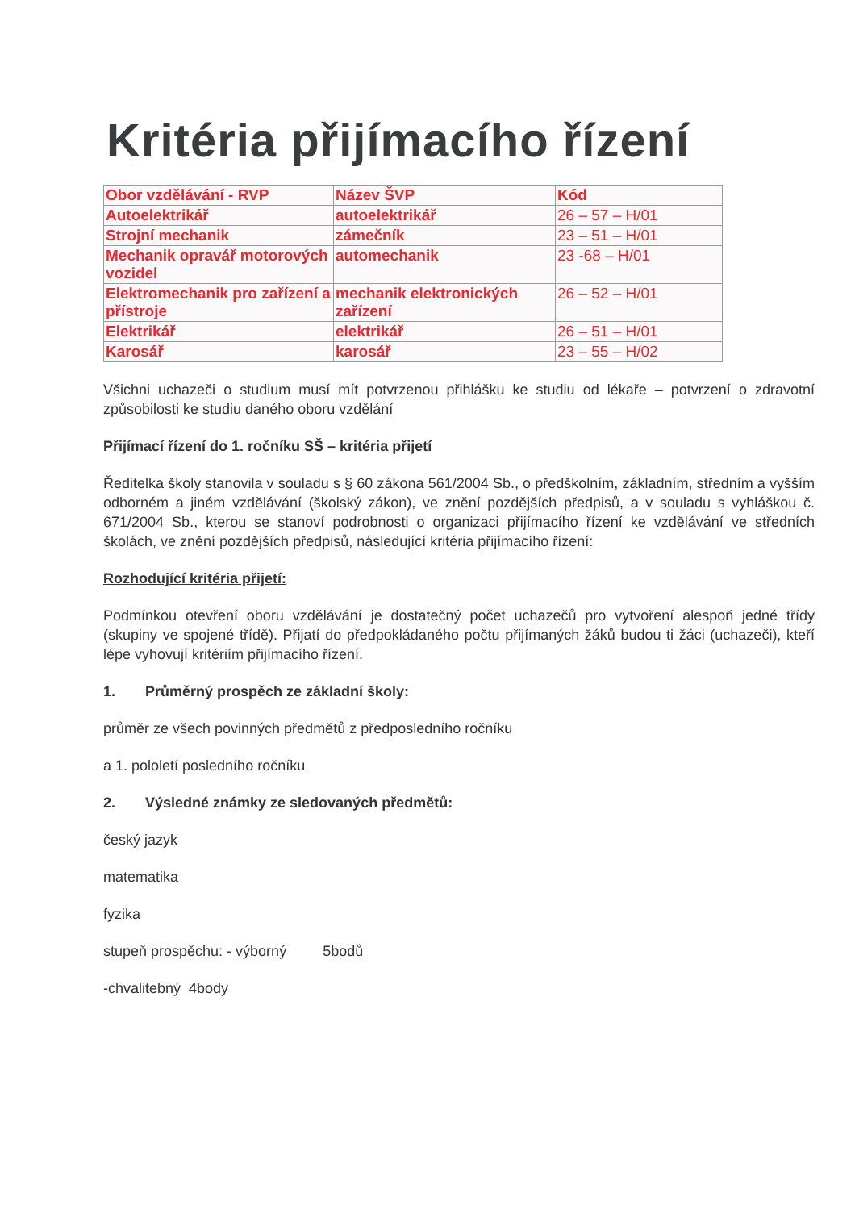Kritéria přijímacího řízení
| Obor vzdělávání - RVP | Název ŠVP | Kód |
| Autoelektrikář | autoelektrikář | 26 – 57 – H/01 |
| Strojní mechanik | zámečník | 23 – 51 – H/01 |
| Mechanik opravář motorových vozidel | automechanik | 23 -68 – H/01 |
| Elektromechanik pro zařízení a přístroje | mechanik elektronických zařízení | 26 – 52 – H/01 |
| Elektrikář | elektrikář | 26 – 51 – H/01 |
| Karosář | karosář | 23 – 55 – H/02 |
Všichni uchazeči o studium musí mít potvrzenou přihlášku ke studiu od lékaře – potvrzení o zdravotní způsobilosti ke studiu daného oboru vzdělání
Přijímací řízení do 1. ročníku SŠ – kritéria přijetí
Ředitelka školy stanovila v souladu s § 60 zákona 561/2004 Sb., o předškolním, základním, středním a vyšším odborném a jiném vzdělávání (školský zákon), ve znění pozdějších předpisů, a v souladu s vyhláškou č. 671/2004 Sb., kterou se stanoví podrobnosti o organizaci přijímacího řízení ke vzdělávání ve středních školách, ve znění pozdějších předpisů, následující kritéria přijímacího řízení:
Rozhodující kritéria přijetí:
Podmínkou otevření oboru vzdělávání je dostatečný počet uchazečů pro vytvoření alespoň jedné třídy (skupiny ve spojené třídě). Přijatí do předpokládaného počtu přijímaných žáků budou ti žáci (uchazeči), kteří lépe vyhovují kritériím přijímacího řízení.
1. Průměrný prospěch ze základní školy:
průměr ze všech povinných předmětů z předposledního ročníku
a 1. pololetí posledního ročníku
2. Výsledné známky ze sledovaných předmětů:
český jazyk
matematika
fyzika
stupeň prospěchu: - výborný 5bodů
-chvalitebný 4body